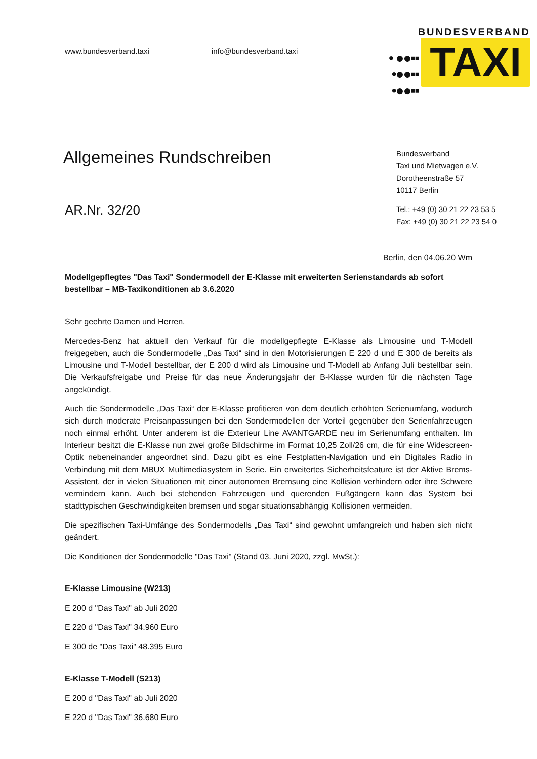www.bundesverband.taxi info@bundesverband.taxi
BUNDESVERBAND
• ●●▪▪
•●●▪▪
•●●▪▪ TAXI
Allgemeines Rundschreiben
AR.Nr. 32/20
Bundesverband
Taxi und Mietwagen e.V.
Dorotheenstraße 57
10117 Berlin
Tel.: +49 (0) 30 21 22 23 53 5
Fax: +49 (0) 30 21 22 23 54 0
Berlin, den 04.06.20 Wm
Modellgepflegtes "Das Taxi" Sondermodell der E-Klasse mit erweiterten Serienstandards ab sofort bestellbar – MB-Taxikonditionen ab 3.6.2020
Sehr geehrte Damen und Herren,
Mercedes-Benz hat aktuell den Verkauf für die modellgepflegte E-Klasse als Limousine und T-Modell freigegeben, auch die Sondermodelle „Das Taxi“ sind in den Motorisierungen E 220 d und E 300 de bereits als Limousine und T-Modell bestellbar, der E 200 d wird als Limousine und T-Modell ab Anfang Juli bestellbar sein. Die Verkaufsfreigabe und Preise für das neue Änderungsjahr der B-Klasse wurden für die nächsten Tage angekündigt.
Auch die Sondermodelle „Das Taxi“ der E-Klasse profitieren von dem deutlich erhöhten Serienumfang, wodurch sich durch moderate Preisanpassungen bei den Sondermodellen der Vorteil gegenüber den Serienfahrzeugen noch einmal erhöht. Unter anderem ist die Exterieur Line AVANTGARDE neu im Serienumfang enthalten. Im Interieur besitzt die E-Klasse nun zwei große Bildschirme im Format 10,25 Zoll/26 cm, die für eine Widescreen-Optik nebeneinander angeordnet sind. Dazu gibt es eine Festplatten-Navigation und ein Digitales Radio in Verbindung mit dem MBUX Multimediasystem in Serie. Ein erweitertes Sicherheitsfeature ist der Aktive Brems-Assistent, der in vielen Situationen mit einer autonomen Bremsung eine Kollision verhindern oder ihre Schwere vermindern kann. Auch bei stehenden Fahrzeugen und querenden Fußgängern kann das System bei stadttypischen Geschwindigkeiten bremsen und sogar situationsabhängig Kollisionen vermeiden.
Die spezifischen Taxi-Umfänge des Sondermodells „Das Taxi“ sind gewohnt umfangreich und haben sich nicht geändert.
Die Konditionen der Sondermodelle "Das Taxi" (Stand 03. Juni 2020, zzgl. MwSt.):
E-Klasse Limousine (W213)
E 200 d "Das Taxi" ab Juli 2020
E 220 d "Das Taxi" 34.960 Euro
E 300 de "Das Taxi" 48.395 Euro
E-Klasse T-Modell (S213)
E 200 d "Das Taxi" ab Juli 2020
E 220 d "Das Taxi" 36.680 Euro